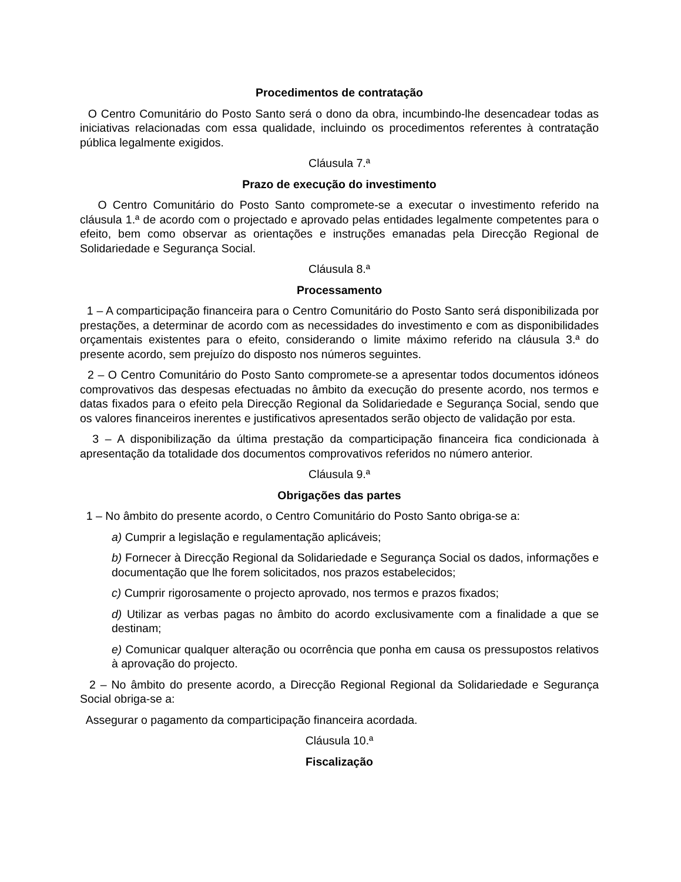Procedimentos de contratação
O Centro Comunitário do Posto Santo será o dono da obra, incumbindo-lhe desencadear todas as iniciativas relacionadas com essa qualidade, incluindo os procedimentos referentes à contratação pública legalmente exigidos.
Cláusula 7.ª
Prazo de execução do investimento
O Centro Comunitário do Posto Santo compromete-se a executar o investimento referido na cláusula 1.ª de acordo com o projectado e aprovado pelas entidades legalmente competentes para o efeito, bem como observar as orientações e instruções emanadas pela Direcção Regional de Solidariedade e Segurança Social.
Cláusula 8.ª
Processamento
1 – A comparticipação financeira para o Centro Comunitário do Posto Santo será disponibilizada por prestações, a determinar de acordo com as necessidades do investimento e com as disponibilidades orçamentais existentes para o efeito, considerando o limite máximo referido na cláusula 3.ª do presente acordo, sem prejuízo do disposto nos números seguintes.
2 – O Centro Comunitário do Posto Santo compromete-se a apresentar todos documentos idóneos comprovativos das despesas efectuadas no âmbito da execução do presente acordo, nos termos e datas fixados para o efeito pela Direcção Regional da Solidariedade e Segurança Social, sendo que os valores financeiros inerentes e justificativos apresentados serão objecto de validação por esta.
3 – A disponibilização da última prestação da comparticipação financeira fica condicionada à apresentação da totalidade dos documentos comprovativos referidos no número anterior.
Cláusula 9.ª
Obrigações das partes
1 – No âmbito do presente acordo, o Centro Comunitário do Posto Santo obriga-se a:
a) Cumprir a legislação e regulamentação aplicáveis;
b) Fornecer à Direcção Regional da Solidariedade e Segurança Social os dados, informações e documentação que lhe forem solicitados, nos prazos estabelecidos;
c) Cumprir rigorosamente o projecto aprovado, nos termos e prazos fixados;
d) Utilizar as verbas pagas no âmbito do acordo exclusivamente com a finalidade a que se destinam;
e) Comunicar qualquer alteração ou ocorrência que ponha em causa os pressupostos relativos à aprovação do projecto.
2 – No âmbito do presente acordo, a Direcção Regional Regional da Solidariedade e Segurança Social obriga-se a:
Assegurar o pagamento da comparticipação financeira acordada.
Cláusula 10.ª
Fiscalização